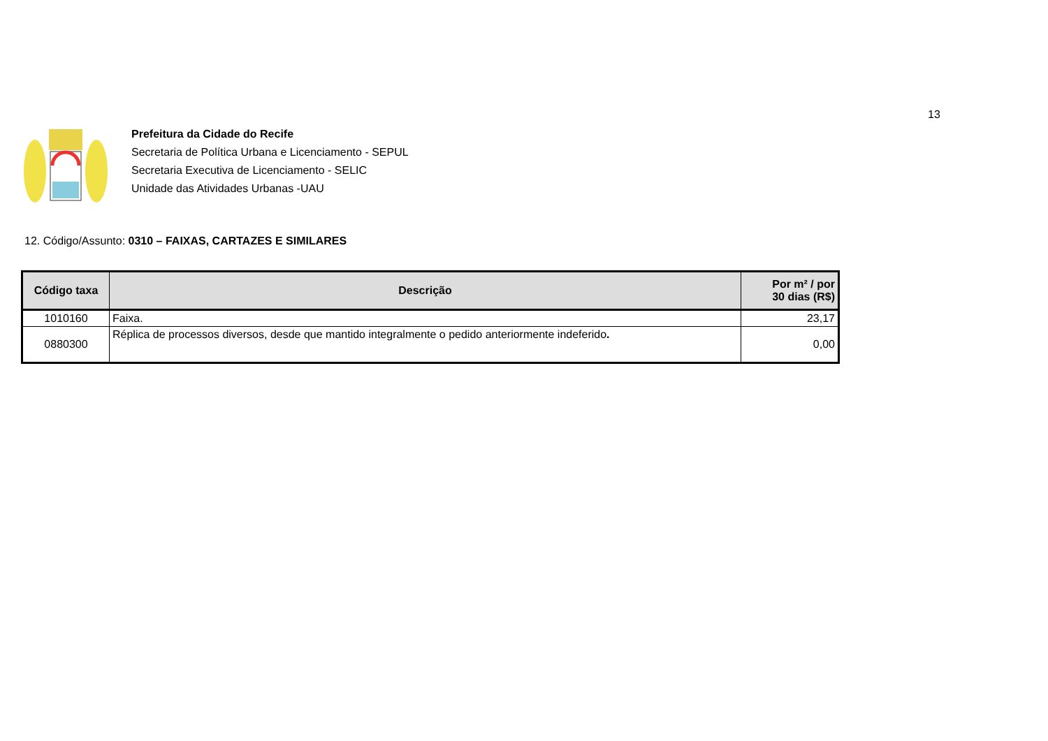13
Prefeitura da Cidade do Recife
Secretaria de Política Urbana e Licenciamento - SEPUL
Secretaria Executiva de Licenciamento - SELIC
Unidade das Atividades Urbanas -UAU
12. Código/Assunto: 0310 – FAIXAS, CARTAZES E SIMILARES
| Código taxa | Descrição | Por m² / por 30 dias (R$) |
| --- | --- | --- |
| 1010160 | Faixa. | 23,17 |
| 0880300 | Réplica de processos diversos, desde que mantido integralmente o pedido anteriormente indeferido . | 0,00 |